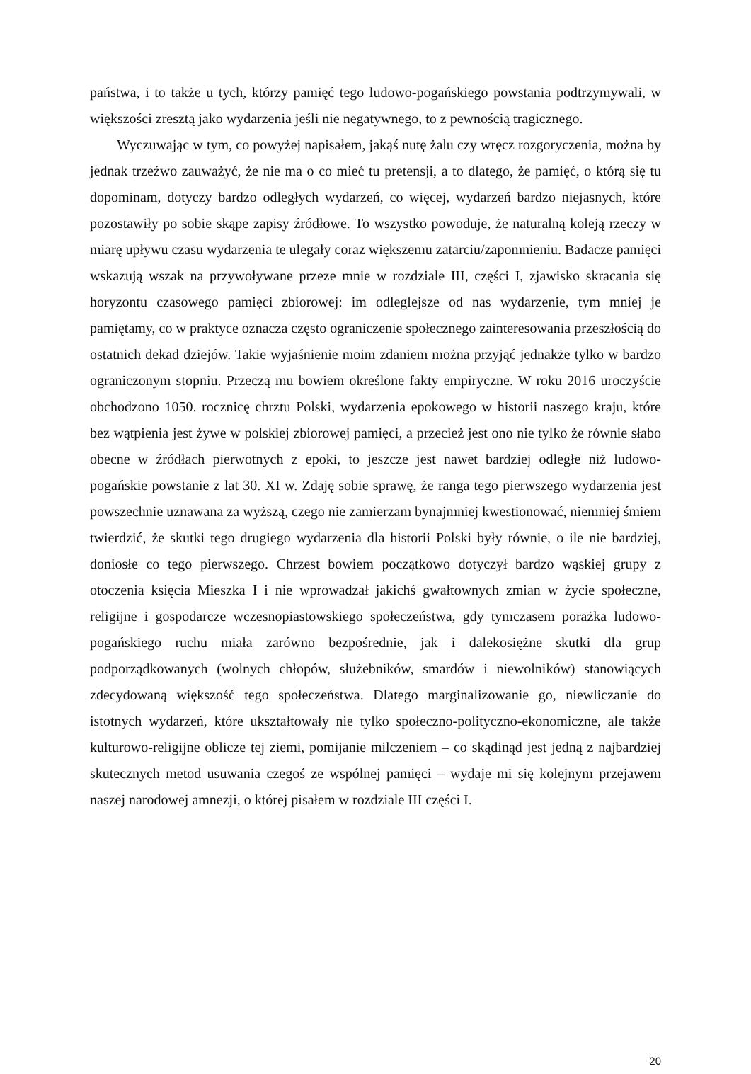państwa, i to także u tych, którzy pamięć tego ludowo-pogańskiego powstania podtrzymywali, w większości zresztą jako wydarzenia jeśli nie negatywnego, to z pewnością tragicznego.
Wyczuwając w tym, co powyżej napisałem, jakąś nutę żalu czy wręcz rozgoryczenia, można by jednak trzeźwo zauważyć, że nie ma o co mieć tu pretensji, a to dlatego, że pamięć, o którą się tu dopominam, dotyczy bardzo odległych wydarzeń, co więcej, wydarzeń bardzo niejasnych, które pozostawiły po sobie skąpe zapisy źródłowe. To wszystko powoduje, że naturalną koleją rzeczy w miarę upływu czasu wydarzenia te ulegały coraz większemu zatarciu/zapomnieniu. Badacze pamięci wskazują wszak na przywoływane przeze mnie w rozdziale III, części I, zjawisko skracania się horyzontu czasowego pamięci zbiorowej: im odleglejsze od nas wydarzenie, tym mniej je pamiętamy, co w praktyce oznacza często ograniczenie społecznego zainteresowania przeszłością do ostatnich dekad dziejów. Takie wyjaśnienie moim zdaniem można przyjąć jednakże tylko w bardzo ograniczonym stopniu. Przeczą mu bowiem określone fakty empiryczne. W roku 2016 uroczyście obchodzono 1050. rocznicę chrztu Polski, wydarzenia epokowego w historii naszego kraju, które bez wątpienia jest żywe w polskiej zbiorowej pamięci, a przecież jest ono nie tylko że równie słabo obecne w źródłach pierwotnych z epoki, to jeszcze jest nawet bardziej odległe niż ludowo-pogańskie powstanie z lat 30. XI w. Zdaję sobie sprawę, że ranga tego pierwszego wydarzenia jest powszechnie uznawana za wyższą, czego nie zamierzam bynajmniej kwestionować, niemniej śmiem twierdzić, że skutki tego drugiego wydarzenia dla historii Polski były równie, o ile nie bardziej, doniosłe co tego pierwszego. Chrzest bowiem początkowo dotyczył bardzo wąskiej grupy z otoczenia księcia Mieszka I i nie wprowadzał jakichś gwałtownych zmian w życie społeczne, religijne i gospodarcze wczesnopiastowskiego społeczeństwa, gdy tymczasem porażka ludowo-pogańskiego ruchu miała zarówno bezpośrednie, jak i dalekosiężne skutki dla grup podporządkowanych (wolnych chłopów, służebników, smardów i niewolników) stanowiących zdecydowaną większość tego społeczeństwa. Dlatego marginalizowanie go, niewliczanie do istotnych wydarzeń, które ukształtowały nie tylko społeczno-polityczno-ekonomiczne, ale także kulturowo-religijne oblicze tej ziemi, pomijanie milczeniem – co skądinąd jest jedną z najbardziej skutecznych metod usuwania czegoś ze wspólnej pamięci – wydaje mi się kolejnym przejawem naszej narodowej amnezji, o której pisałem w rozdziale III części I.
20